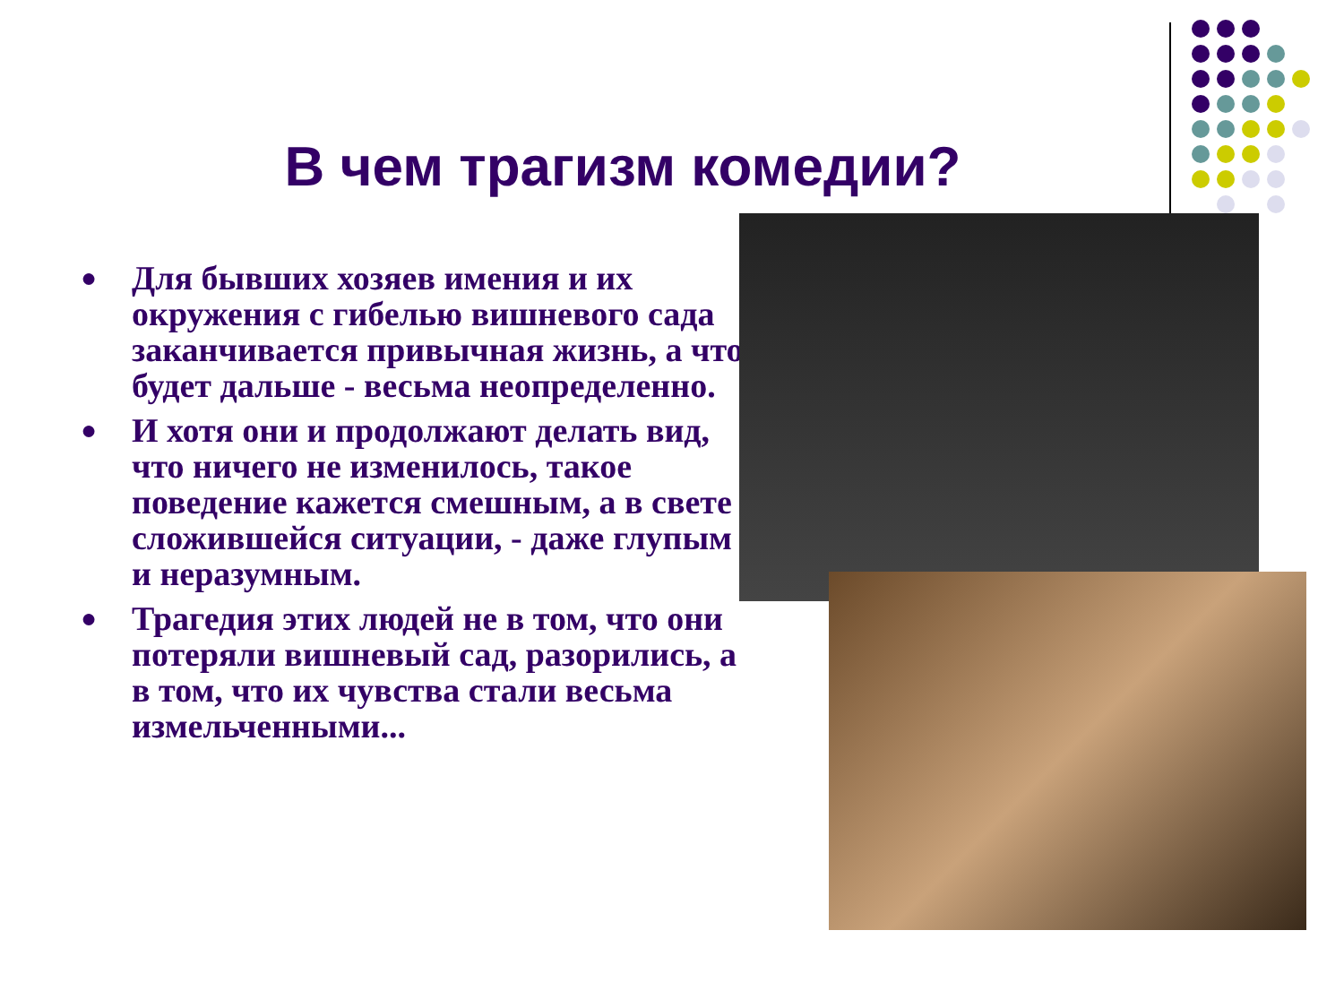В чем трагизм комедии?
● Для бывших хозяев имения и их окружения с гибелью вишневого сада заканчивается привычная жизнь, а что будет дальше - весьма неопределенно.
● И хотя они и продолжают делать вид, что ничего не изменилось, такое поведение кажется смешным, а в свете сложившейся ситуации, - даже глупым и неразумным.
● Трагедия этих людей не в том, что они потеряли вишневый сад, разорились, а в том, что их чувства стали весьма измельченными...